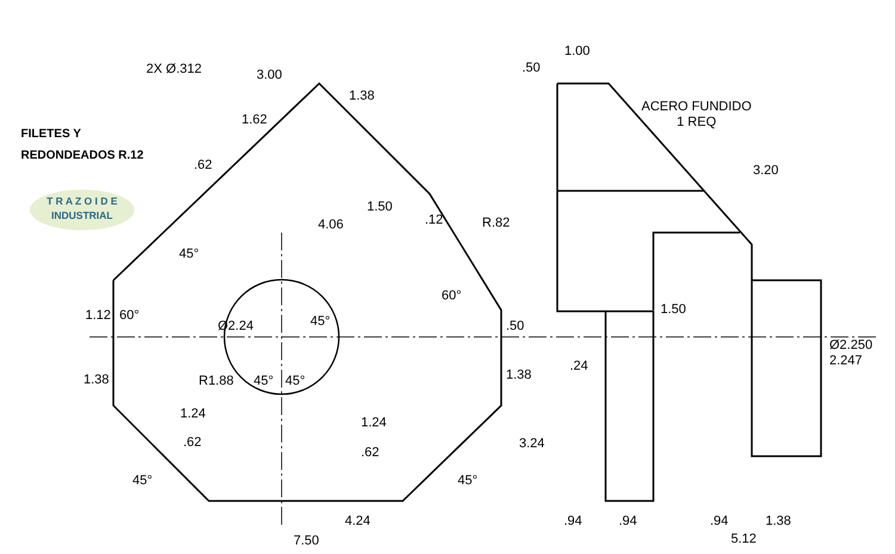FILETES Y
REDONDEADOS R.12
T R A Z O I D E
INDUSTRIAL
ACERO FUNDIDO
1 REQ
2X Ø.312 3.00
1.38
1.62
.62
1.50
.12 R.82 4.06
45°
60°
1.12 60° 45° Ø2.24 .50
1.38 R1.88 45° 45° 1.38
1.24
1.24
.62
.62
3.24
45° 45°
4.24
7.50
1.00
.50
3.20
1.50
.24
Ø2.250 2.247
.94 .94 .94 1.38
5.12